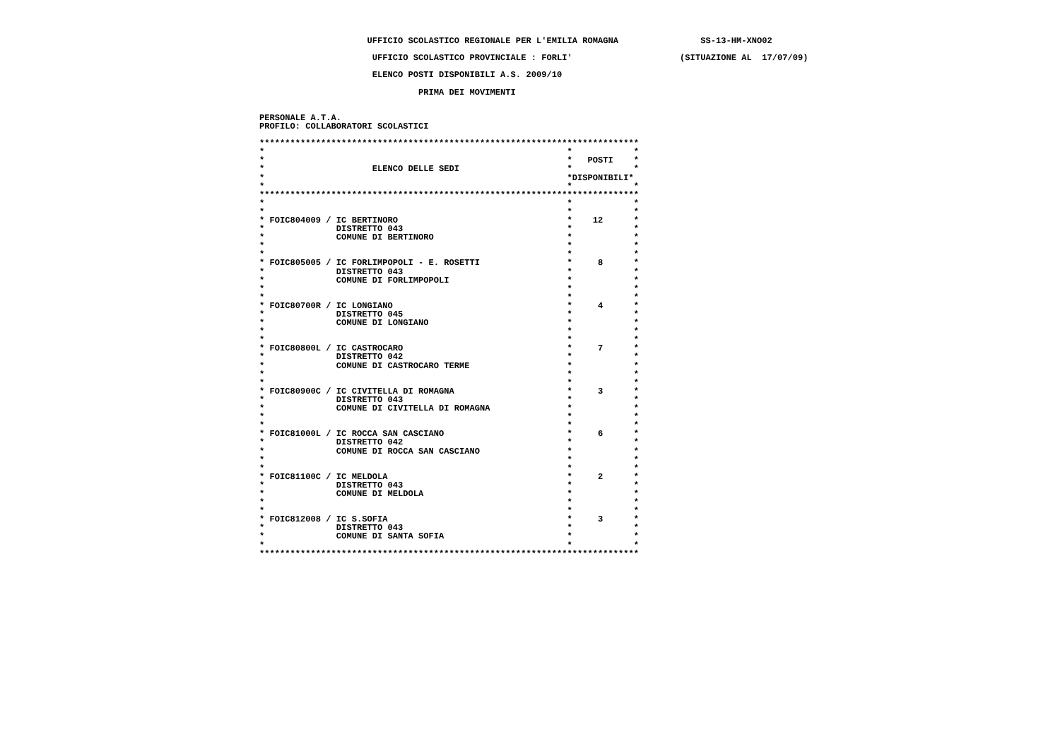UFFICIO SCOLASTICO REGIONALE PER L'EMILIA ROMAGNA                SS-13-HM-XNO02

                      UFFICIO SCOLASTICO PROVINCIALE : FORLI'                     (SITUAZIONE AL  17/07/09)

                      ELENCO POSTI DISPONIBILI A.S. 2009/10

                               PRIMA DEI MOVIMENTI


PERSONALE A.T.A.
PROFILO: COLLABORATORI SCOLASTICI

**************************************************************************
*                                                           *            *
*                                                           *   POSTI    *
*                     ELENCO DELLE SEDI                     *            *
*                                                           *DISPONIBILI*
*                                                           *            *
**************************************************************************
*                                                           *            *
*                                                           *            *
* FOIC804009 / IC BERTINORO                                 *    12      *
*              DISTRETTO 043                                *            *
*              COMUNE DI BERTINORO                          *            *
*                                                           *            *
*                                                           *            *
* FOIC805005 / IC FORLIMPOPOLI - E. ROSETTI                 *     8      *
*              DISTRETTO 043                                *            *
*              COMUNE DI FORLIMPOPOLI                       *            *
*                                                           *            *
*                                                           *            *
* FOIC80700R / IC LONGIANO                                  *     4      *
*              DISTRETTO 045                                *            *
*              COMUNE DI LONGIANO                           *            *
*                                                           *            *
*                                                           *            *
* FOIC80800L / IC CASTROCARO                                *     7      *
*              DISTRETTO 042                                *            *
*              COMUNE DI CASTROCARO TERME                   *            *
*                                                           *            *
*                                                           *            *
* FOIC80900C / IC CIVITELLA DI ROMAGNA                      *     3      *
*              DISTRETTO 043                                *            *
*              COMUNE DI CIVITELLA DI ROMAGNA               *            *
*                                                           *            *
*                                                           *            *
* FOIC81000L / IC ROCCA SAN CASCIANO                        *     6      *
*              DISTRETTO 042                                *            *
*              COMUNE DI ROCCA SAN CASCIANO                 *            *
*                                                           *            *
*                                                           *            *
* FOIC81100C / IC MELDOLA                                   *     2      *
*              DISTRETTO 043                                *            *
*              COMUNE DI MELDOLA                            *            *
*                                                           *            *
*                                                           *            *
* FOIC812008 / IC S.SOFIA                                   *     3      *
*              DISTRETTO 043                                *            *
*              COMUNE DI SANTA SOFIA                        *            *
*                                                           *            *
**************************************************************************